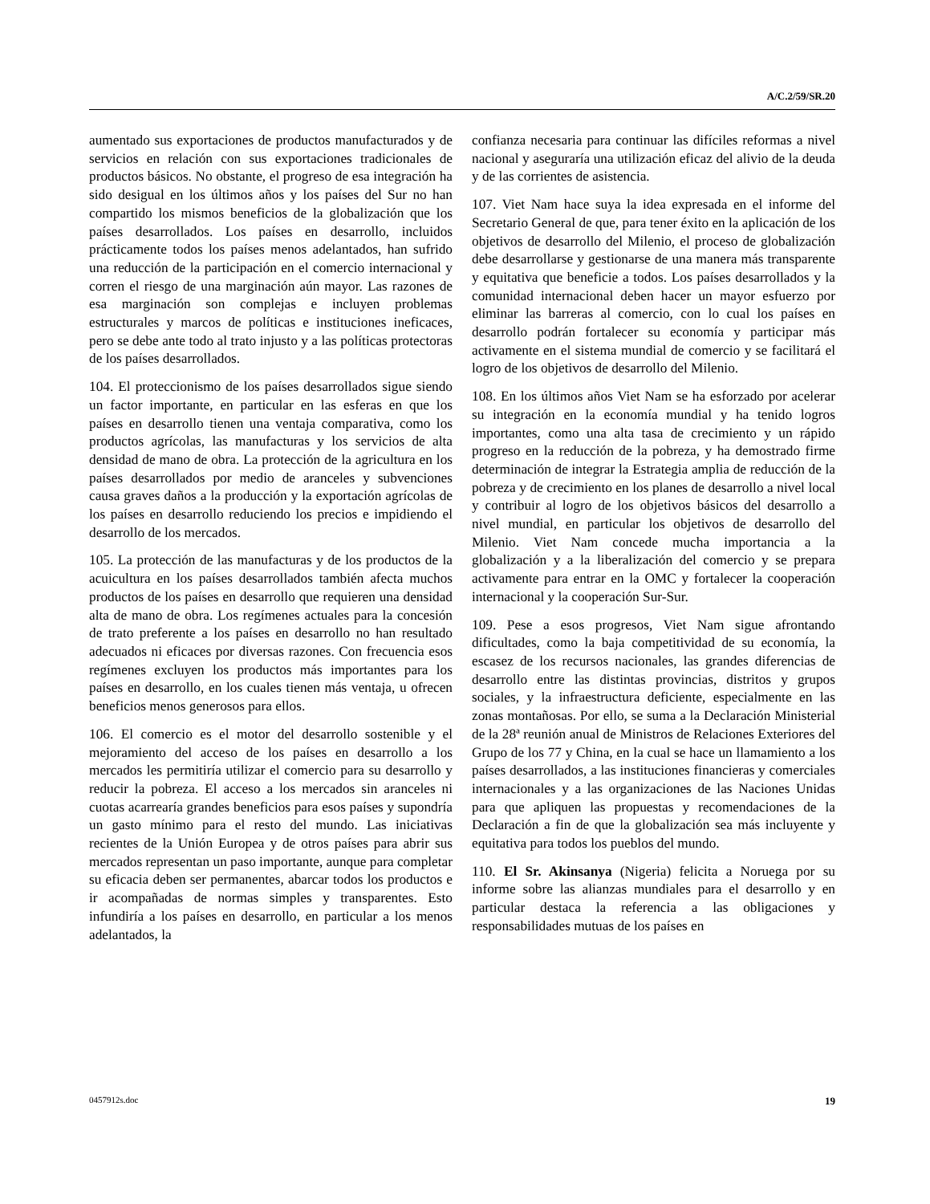A/C.2/59/SR.20
aumentado sus exportaciones de productos manufacturados y de servicios en relación con sus exportaciones tradicionales de productos básicos. No obstante, el progreso de esa integración ha sido desigual en los últimos años y los países del Sur no han compartido los mismos beneficios de la globalización que los países desarrollados. Los países en desarrollo, incluidos prácticamente todos los países menos adelantados, han sufrido una reducción de la participación en el comercio internacional y corren el riesgo de una marginación aún mayor. Las razones de esa marginación son complejas e incluyen problemas estructurales y marcos de políticas e instituciones ineficaces, pero se debe ante todo al trato injusto y a las políticas protectoras de los países desarrollados.
104. El proteccionismo de los países desarrollados sigue siendo un factor importante, en particular en las esferas en que los países en desarrollo tienen una ventaja comparativa, como los productos agrícolas, las manufacturas y los servicios de alta densidad de mano de obra. La protección de la agricultura en los países desarrollados por medio de aranceles y subvenciones causa graves daños a la producción y la exportación agrícolas de los países en desarrollo reduciendo los precios e impidiendo el desarrollo de los mercados.
105. La protección de las manufacturas y de los productos de la acuicultura en los países desarrollados también afecta muchos productos de los países en desarrollo que requieren una densidad alta de mano de obra. Los regímenes actuales para la concesión de trato preferente a los países en desarrollo no han resultado adecuados ni eficaces por diversas razones. Con frecuencia esos regímenes excluyen los productos más importantes para los países en desarrollo, en los cuales tienen más ventaja, u ofrecen beneficios menos generosos para ellos.
106. El comercio es el motor del desarrollo sostenible y el mejoramiento del acceso de los países en desarrollo a los mercados les permitiría utilizar el comercio para su desarrollo y reducir la pobreza. El acceso a los mercados sin aranceles ni cuotas acarrearía grandes beneficios para esos países y supondría un gasto mínimo para el resto del mundo. Las iniciativas recientes de la Unión Europea y de otros países para abrir sus mercados representan un paso importante, aunque para completar su eficacia deben ser permanentes, abarcar todos los productos e ir acompañadas de normas simples y transparentes. Esto infundiría a los países en desarrollo, en particular a los menos adelantados, la
confianza necesaria para continuar las difíciles reformas a nivel nacional y aseguraría una utilización eficaz del alivio de la deuda y de las corrientes de asistencia.
107. Viet Nam hace suya la idea expresada en el informe del Secretario General de que, para tener éxito en la aplicación de los objetivos de desarrollo del Milenio, el proceso de globalización debe desarrollarse y gestionarse de una manera más transparente y equitativa que beneficie a todos. Los países desarrollados y la comunidad internacional deben hacer un mayor esfuerzo por eliminar las barreras al comercio, con lo cual los países en desarrollo podrán fortalecer su economía y participar más activamente en el sistema mundial de comercio y se facilitará el logro de los objetivos de desarrollo del Milenio.
108. En los últimos años Viet Nam se ha esforzado por acelerar su integración en la economía mundial y ha tenido logros importantes, como una alta tasa de crecimiento y un rápido progreso en la reducción de la pobreza, y ha demostrado firme determinación de integrar la Estrategia amplia de reducción de la pobreza y de crecimiento en los planes de desarrollo a nivel local y contribuir al logro de los objetivos básicos del desarrollo a nivel mundial, en particular los objetivos de desarrollo del Milenio. Viet Nam concede mucha importancia a la globalización y a la liberalización del comercio y se prepara activamente para entrar en la OMC y fortalecer la cooperación internacional y la cooperación Sur-Sur.
109. Pese a esos progresos, Viet Nam sigue afrontando dificultades, como la baja competitividad de su economía, la escasez de los recursos nacionales, las grandes diferencias de desarrollo entre las distintas provincias, distritos y grupos sociales, y la infraestructura deficiente, especialmente en las zonas montañosas. Por ello, se suma a la Declaración Ministerial de la 28ª reunión anual de Ministros de Relaciones Exteriores del Grupo de los 77 y China, en la cual se hace un llamamiento a los países desarrollados, a las instituciones financieras y comerciales internacionales y a las organizaciones de las Naciones Unidas para que apliquen las propuestas y recomendaciones de la Declaración a fin de que la globalización sea más incluyente y equitativa para todos los pueblos del mundo.
110. El Sr. Akinsanya (Nigeria) felicita a Noruega por su informe sobre las alianzas mundiales para el desarrollo y en particular destaca la referencia a las obligaciones y responsabilidades mutuas de los países en
0457912s.doc 19